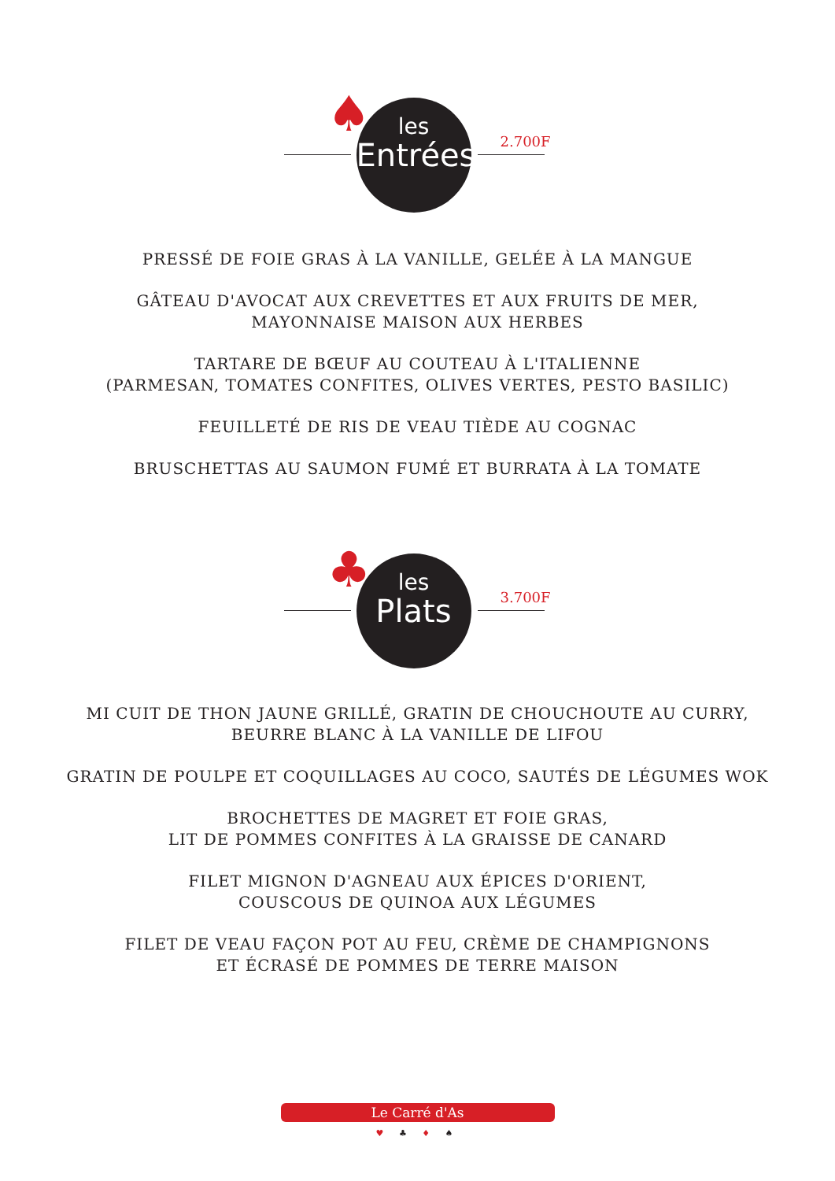♠ les
Entrées
2.700F
PRESSÉ DE FOIE GRAS À LA VANILLE, GELÉE À LA MANGUE
GÂTEAU D'AVOCAT AUX CREVETTES ET AUX FRUITS DE MER,
MAYONNAISE MAISON AUX HERBES
TARTARE DE BŒUF AU COUTEAU À L'ITALIENNE
(PARMESAN, TOMATES CONFITES, OLIVES VERTES, PESTO BASILIC)
FEUILLETÉ DE RIS DE VEAU TIÈDE AU COGNAC
BRUSCHETTAS AU SAUMON FUMÉ ET BURRATA À LA TOMATE
♣ les
Plats
3.700F
MI CUIT DE THON JAUNE GRILLÉ, GRATIN DE CHOUCHOUTE AU CURRY,
BEURRE BLANC À LA VANILLE DE LIFOU
GRATIN DE POULPE ET COQUILLAGES AU COCO, SAUTÉS DE LÉGUMES WOK
BROCHETTES DE MAGRET ET FOIE GRAS,
LIT DE POMMES CONFITES À LA GRAISSE DE CANARD
FILET MIGNON D'AGNEAU AUX ÉPICES D'ORIENT,
COUSCOUS DE QUINOA AUX LÉGUMES
FILET DE VEAU FAÇON POT AU FEU, CRÈME DE CHAMPIGNONS
ET ÉCRASÉ DE POMMES DE TERRE MAISON
Le Carré d'As
♥ ♣ ♦ ♠